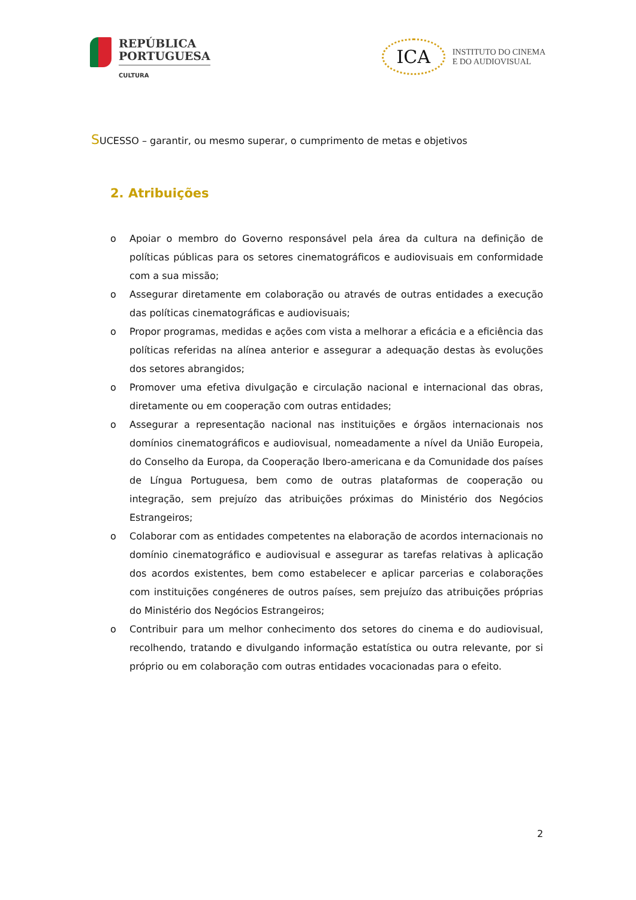REPÚBLICA
PORTUGUESA
CULTURA
ICA
INSTITUTO DO CINEMA
E DO AUDIOVISUAL
SUCESSO – garantir, ou mesmo superar, o cumprimento de metas e objetivos
2. Atribuições
o Apoiar o membro do Governo responsável pela área da cultura na definição de políticas públicas para os setores cinematográficos e audiovisuais em conformidade com a sua missão;
o Assegurar diretamente em colaboração ou através de outras entidades a execução das políticas cinematográficas e audiovisuais;
o Propor programas, medidas e ações com vista a melhorar a eficácia e a eficiência das políticas referidas na alínea anterior e assegurar a adequação destas às evoluções dos setores abrangidos;
o Promover uma efetiva divulgação e circulação nacional e internacional das obras, diretamente ou em cooperação com outras entidades;
o Assegurar a representação nacional nas instituições e órgãos internacionais nos domínios cinematográficos e audiovisual, nomeadamente a nível da União Europeia, do Conselho da Europa, da Cooperação Ibero-americana e da Comunidade dos países de Língua Portuguesa, bem como de outras plataformas de cooperação ou integração, sem prejuízo das atribuições próximas do Ministério dos Negócios Estrangeiros;
o Colaborar com as entidades competentes na elaboração de acordos internacionais no domínio cinematográfico e audiovisual e assegurar as tarefas relativas à aplicação dos acordos existentes, bem como estabelecer e aplicar parcerias e colaborações com instituições congéneres de outros países, sem prejuízo das atribuições próprias do Ministério dos Negócios Estrangeiros;
o Contribuir para um melhor conhecimento dos setores do cinema e do audiovisual, recolhendo, tratando e divulgando informação estatística ou outra relevante, por si próprio ou em colaboração com outras entidades vocacionadas para o efeito.
2